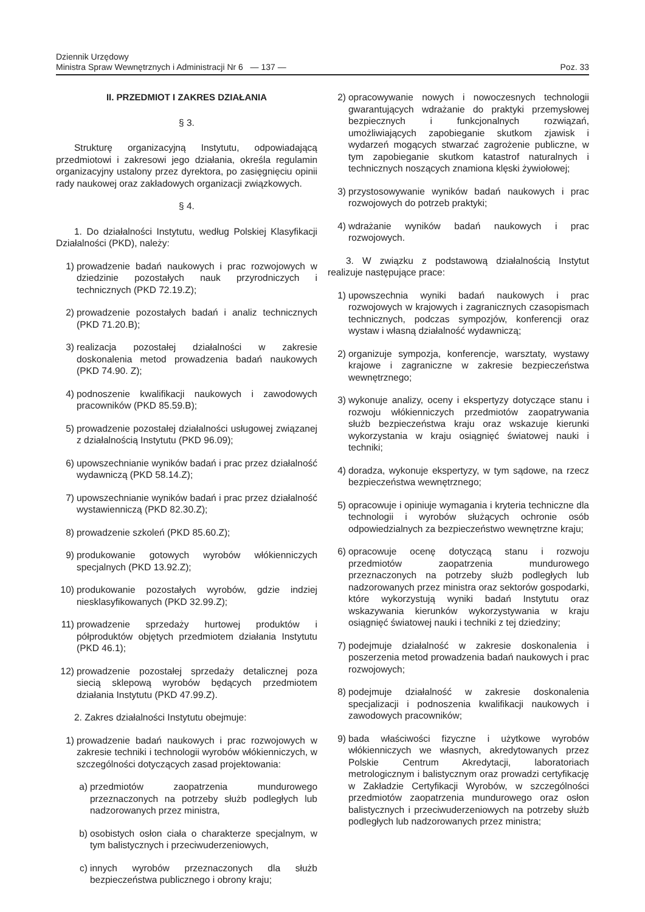Dziennik Urzędowy
Ministra Spraw Wewnętrznych i Administracji Nr 6 — 137 —
Poz. 33
II. PRZEDMIOT I ZAKRES DZIAŁANIA
§ 3.
Strukturę organizacyjną Instytutu, odpowiadającą przedmiotowi i zakresowi jego działania, określa regulamin organizacyjny ustalony przez dyrektora, po zasięgnięciu opinii rady naukowej oraz zakładowych organizacji związkowych.
§ 4.
1. Do działalności Instytutu, według Polskiej Klasyfikacji Działalności (PKD), należy:
1) prowadzenie badań naukowych i prac rozwojowych w dziedzinie pozostałych nauk przyrodniczych i technicznych (PKD 72.19.Z);
2) prowadzenie pozostałych badań i analiz technicznych (PKD 71.20.B);
3) realizacja pozostałej działalności w zakresie doskonalenia metod prowadzenia badań naukowych (PKD 74.90. Z);
4) podnoszenie kwalifikacji naukowych i zawodowych pracowników (PKD 85.59.B);
5) prowadzenie pozostałej działalności usługowej związanej z działalnością Instytutu (PKD 96.09);
6) upowszechnianie wyników badań i prac przez działalność wydawniczą (PKD 58.14.Z);
7) upowszechnianie wyników badań i prac przez działalność wystawienniczą (PKD 82.30.Z);
8) prowadzenie szkoleń (PKD 85.60.Z);
9) produkowanie gotowych wyrobów włókienniczych specjalnych (PKD 13.92.Z);
10) produkowanie pozostałych wyrobów, gdzie indziej niesklasyfikowanych (PKD 32.99.Z);
11) prowadzenie sprzedaży hurtowej produktów i półproduktów objętych przedmiotem działania Instytutu (PKD 46.1);
12) prowadzenie pozostałej sprzedaży detalicznej poza siecią sklepową wyrobów będących przedmiotem działania Instytutu (PKD 47.99.Z).
2. Zakres działalności Instytutu obejmuje:
1) prowadzenie badań naukowych i prac rozwojowych w zakresie techniki i technologii wyrobów włókienniczych, w szczególności dotyczących zasad projektowania:
a) przedmiotów zaopatrzenia mundurowego przeznaczonych na potrzeby służb podległych lub nadzorowanych przez ministra,
b) osobistych osłon ciała o charakterze specjalnym, w tym balistycznych i przeciwuderzeniowych,
c) innych wyrobów przeznaczonych dla służb bezpieczeństwa publicznego i obrony kraju;
2) opracowywanie nowych i nowoczesnych technologii gwarantujących wdrażanie do praktyki przemysłowej bezpiecznych i funkcjonalnych rozwiązań, umożliwiających zapobieganie skutkom zjawisk i wydarzeń mogących stwarzać zagrożenie publiczne, w tym zapobieganie skutkom katastrof naturalnych i technicznych noszących znamiona klęski żywiołowej;
3) przystosowywanie wyników badań naukowych i prac rozwojowych do potrzeb praktyki;
4) wdrażanie wyników badań naukowych i prac rozwojowych.
3. W związku z podstawową działalnością Instytut realizuje następujące prace:
1) upowszechnia wyniki badań naukowych i prac rozwojowych w krajowych i zagranicznych czasopismach technicznych, podczas sympozjów, konferencji oraz wystaw i własną działalność wydawniczą;
2) organizuje sympozja, konferencje, warsztaty, wystawy krajowe i zagraniczne w zakresie bezpieczeństwa wewnętrznego;
3) wykonuje analizy, oceny i ekspertyzy dotyczące stanu i rozwoju włókienniczych przedmiotów zaopatrywania służb bezpieczeństwa kraju oraz wskazuje kierunki wykorzystania w kraju osiągnięć światowej nauki i techniki;
4) doradza, wykonuje ekspertyzy, w tym sądowe, na rzecz bezpieczeństwa wewnętrznego;
5) opracowuje i opiniuje wymagania i kryteria techniczne dla technologii i wyrobów służących ochronie osób odpowiedzialnych za bezpieczeństwo wewnętrzne kraju;
6) opracowuje ocenę dotyczącą stanu i rozwoju przedmiotów zaopatrzenia mundurowego przeznaczonych na potrzeby służb podległych lub nadzorowanych przez ministra oraz sektorów gospodarki, które wykorzystują wyniki badań Instytutu oraz wskazywania kierunków wykorzystywania w kraju osiągnięć światowej nauki i techniki z tej dziedziny;
7) podejmuje działalność w zakresie doskonalenia i poszerzenia metod prowadzenia badań naukowych i prac rozwojowych;
8) podejmuje działalność w zakresie doskonalenia specjalizacji i podnoszenia kwalifikacji naukowych i zawodowych pracowników;
9) bada właściwości fizyczne i użytkowe wyrobów włókienniczych we własnych, akredytowanych przez Polskie Centrum Akredytacji, laboratoriach metrologicznym i balistycznym oraz prowadzi certyfikację w Zakładzie Certyfikacji Wyrobów, w szczególności przedmiotów zaopatrzenia mundurowego oraz osłon balistycznych i przeciwuderzeniowych na potrzeby służb podległych lub nadzorowanych przez ministra;